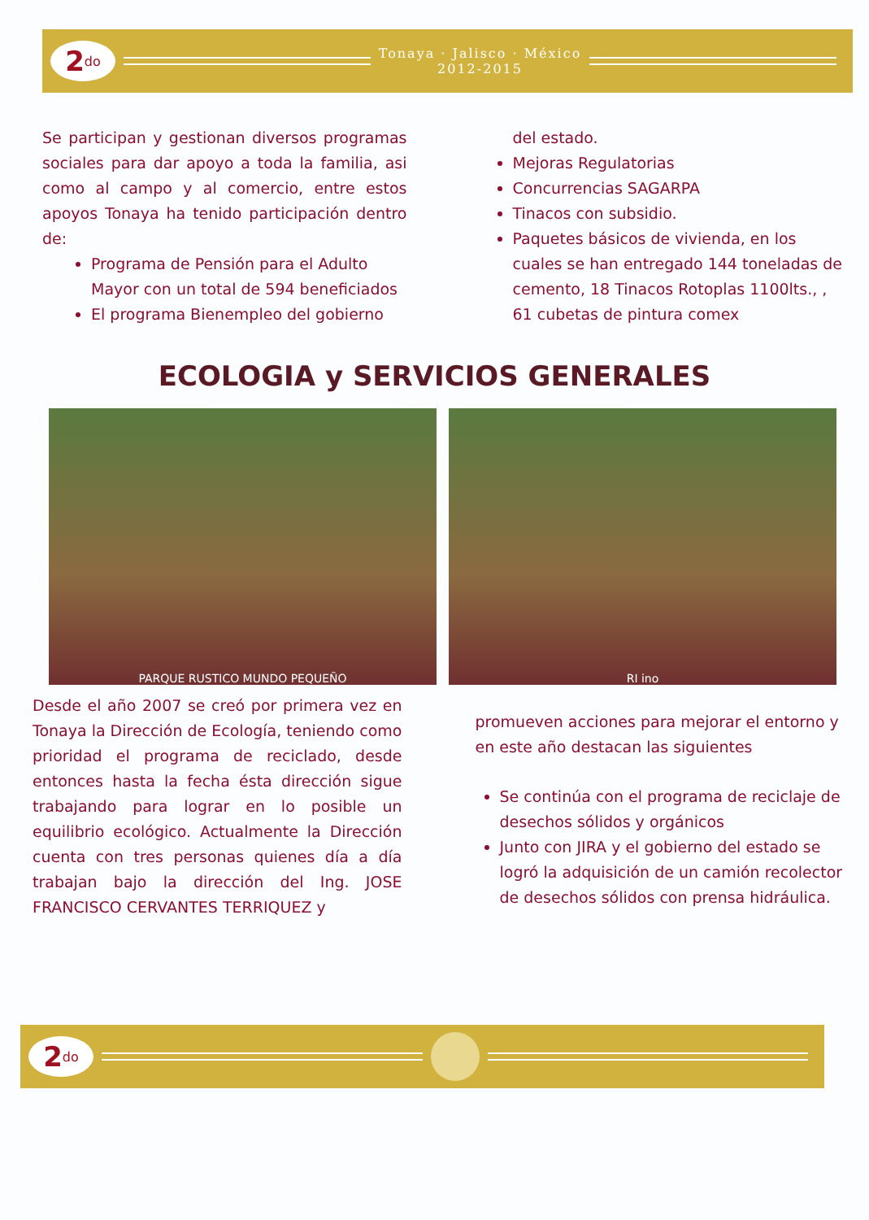2<sup>do</sup>
Tonaya · Jalisco · México
2012-2015
Se participan y gestionan diversos programas sociales para dar apoyo a toda la familia, asi como al campo y al comercio, entre estos apoyos Tonaya ha tenido participación dentro de:
Programa de Pensión para el Adulto Mayor con un total de 594 beneficiados
El programa Bienempleo del gobierno
del estado.
Mejoras Regulatorias
Concurrencias SAGARPA
Tinacos con subsidio.
Paquetes básicos de vivienda, en los cuales se han entregado 144 toneladas de cemento, 18 Tinacos Rotoplas 1100lts., , 61 cubetas de pintura comex
ECOLOGIA y SERVICIOS GENERALES
PARQUE RUSTICO MUNDO PEQUEÑO RI ino
Desde el año 2007 se creó por primera vez en Tonaya la Dirección de Ecología, teniendo como prioridad el programa de reciclado, desde entonces hasta la fecha ésta dirección sigue trabajando para lograr en lo posible un equilibrio ecológico. Actualmente la Dirección cuenta con tres personas quienes día a día trabajan bajo la dirección del Ing. JOSE FRANCISCO CERVANTES TERRIQUEZ y
promueven acciones para mejorar el entorno y en este año destacan las siguientes
Se continúa con el programa de reciclaje de desechos sólidos y orgánicos
Junto con JIRA y el gobierno del estado se logró la adquisición de un camión recolector de desechos sólidos con prensa hidráulica.
2<sup>do</sup>